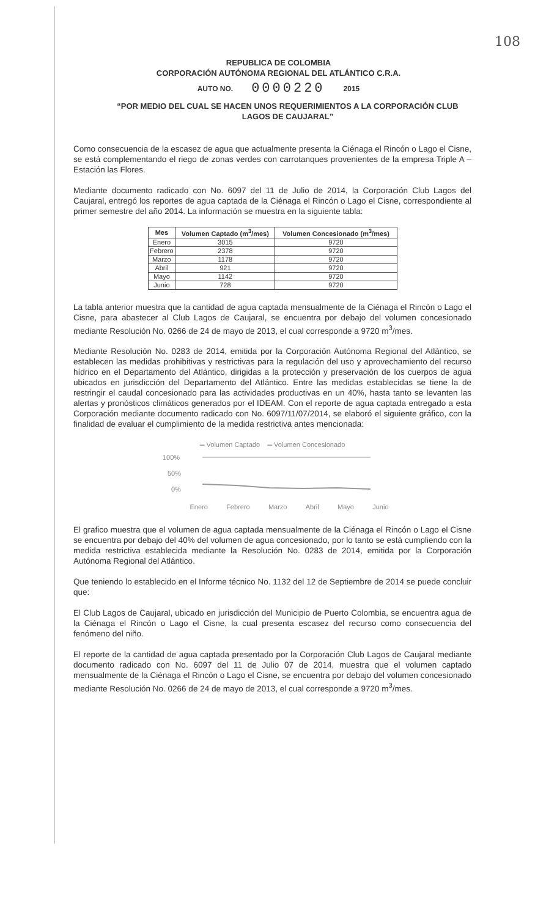108
REPUBLICA DE COLOMBIA
CORPORACIÓN AUTÓNOMA REGIONAL DEL ATLÁNTICO C.R.A.
AUTO NO. 0000220 2015
“POR MEDIO DEL CUAL SE HACEN UNOS REQUERIMIENTOS A LA CORPORACIÓN CLUB LAGOS DE CAUJARAL”
Como consecuencia de la escasez de agua que actualmente presenta la Ciénaga el Rincón o Lago el Cisne, se está complementando el riego de zonas verdes con carrotanques provenientes de la empresa Triple A – Estación las Flores.
Mediante documento radicado con No. 6097 del 11 de Julio de 2014, la Corporación Club Lagos del Caujaral, entregó los reportes de agua captada de la Ciénaga el Rincón o Lago el Cisne, correspondiente al primer semestre del año 2014. La información se muestra en la siguiente tabla:
| Mes | Volumen Captado (m<sup>3</sup>/mes) | Volumen Concesionado (m<sup>3</sup>/mes) |
| --- | --- | --- |
| Enero | 3015 | 9720 |
| Febrero | 2378 | 9720 |
| Marzo | 1178 | 9720 |
| Abril | 921 | 9720 |
| Mayo | 1142 | 9720 |
| Junio | 728 | 9720 |
La tabla anterior muestra que la cantidad de agua captada mensualmente de la Ciénaga el Rincón o Lago el Cisne, para abastecer al Club Lagos de Caujaral, se encuentra por debajo del volumen concesionado mediante Resolución No. 0266 de 24 de mayo de 2013, el cual corresponde a 9720 m<sup>3</sup>/mes.
Mediante Resolución No. 0283 de 2014, emitida por la Corporación Autónoma Regional del Atlántico, se establecen las medidas prohibitivas y restrictivas para la regulación del uso y aprovechamiento del recurso hídrico en el Departamento del Atlántico, dirigidas a la protección y preservación de los cuerpos de agua ubicados en jurisdicción del Departamento del Atlántico. Entre las medidas establecidas se tiene la de restringir el caudal concesionado para las actividades productivas en un 40%, hasta tanto se levanten las alertas y pronósticos climáticos generados por el IDEAM. Con el reporte de agua captada entregado a esta Corporación mediante documento radicado con No. 6097/11/07/2014, se elaboró el siguiente gráfico, con la finalidad de evaluar el cumplimiento de la medida restrictiva antes mencionada:
═ Volumen Captado ═ Volumen Concesionado
100%
50%
0%
Enero Febrero Marzo Abril Mayo Junio
El grafico muestra que el volumen de agua captada mensualmente de la Ciénaga el Rincón o Lago el Cisne se encuentra por debajo del 40% del volumen de agua concesionado, por lo tanto se está cumpliendo con la medida restrictiva establecida mediante la Resolución No. 0283 de 2014, emitida por la Corporación Autónoma Regional del Atlántico.
Que teniendo lo establecido en el Informe técnico No. 1132 del 12 de Septiembre de 2014 se puede concluir que:
El Club Lagos de Caujaral, ubicado en jurisdicción del Municipio de Puerto Colombia, se encuentra agua de la Ciénaga el Rincón o Lago el Cisne, la cual presenta escasez del recurso como consecuencia del fenómeno del niño.
El reporte de la cantidad de agua captada presentado por la Corporación Club Lagos de Caujaral mediante documento radicado con No. 6097 del 11 de Julio 07 de 2014, muestra que el volumen captado mensualmente de la Ciénaga el Rincón o Lago el Cisne, se encuentra por debajo del volumen concesionado mediante Resolución No. 0266 de 24 de mayo de 2013, el cual corresponde a 9720 m<sup>3</sup>/mes.